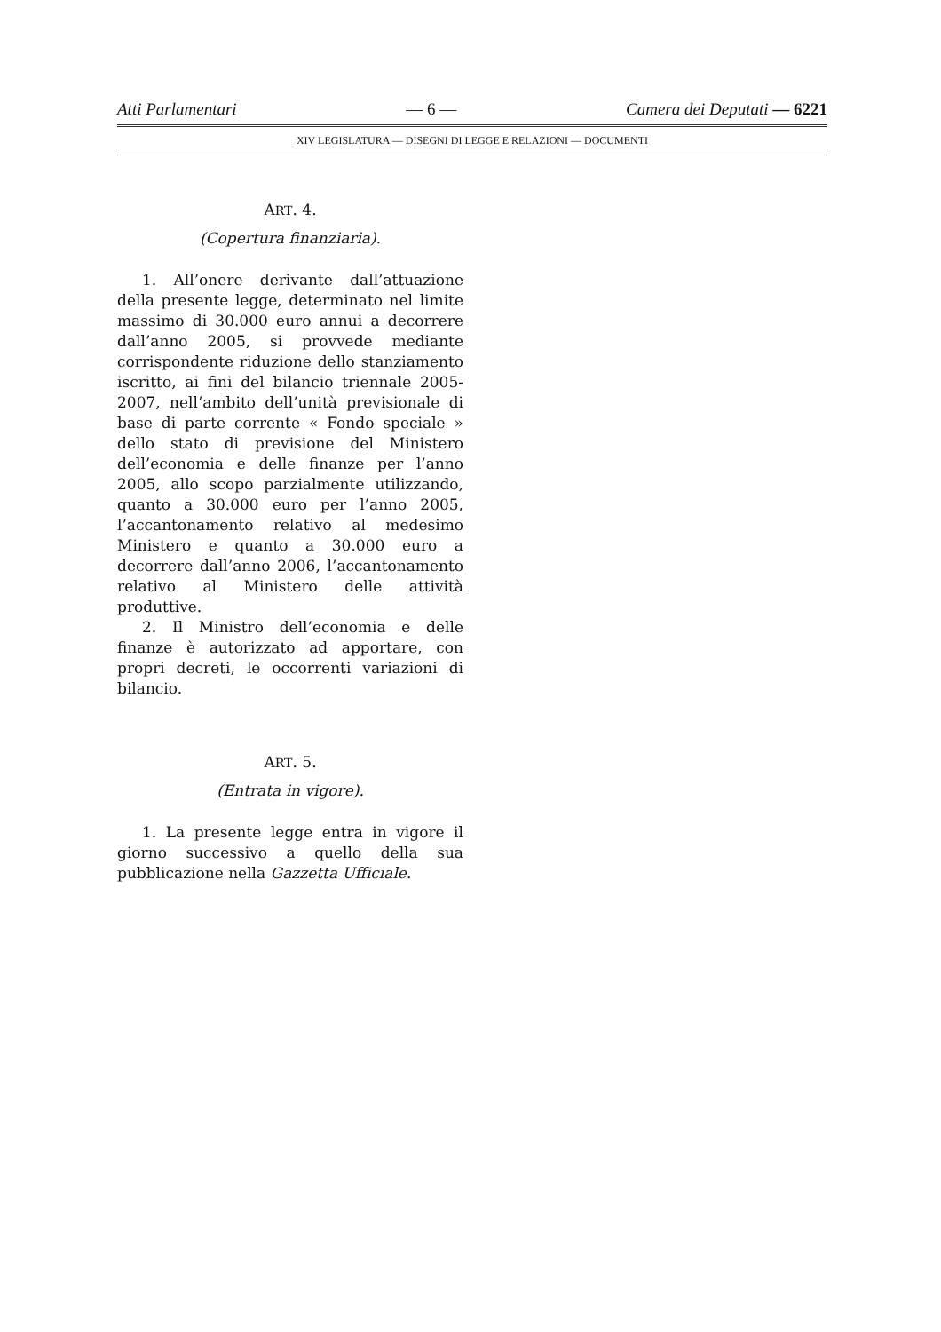Atti Parlamentari — 6 — Camera dei Deputati — 6221
XIV LEGISLATURA — DISEGNI DI LEGGE E RELAZIONI — DOCUMENTI
ART. 4.
(Copertura finanziaria).
1. All’onere derivante dall’attuazione della presente legge, determinato nel limite massimo di 30.000 euro annui a decorrere dall’anno 2005, si provvede mediante corrispondente riduzione dello stanziamento iscritto, ai fini del bilancio triennale 2005-2007, nell’ambito dell’unità previsionale di base di parte corrente « Fondo speciale » dello stato di previsione del Ministero dell’economia e delle finanze per l’anno 2005, allo scopo parzialmente utilizzando, quanto a 30.000 euro per l’anno 2005, l’accantonamento relativo al medesimo Ministero e quanto a 30.000 euro a decorrere dall’anno 2006, l’accantonamento relativo al Ministero delle attività produttive.
2. Il Ministro dell’economia e delle finanze è autorizzato ad apportare, con propri decreti, le occorrenti variazioni di bilancio.
ART. 5.
(Entrata in vigore).
1. La presente legge entra in vigore il giorno successivo a quello della sua pubblicazione nella Gazzetta Ufficiale.